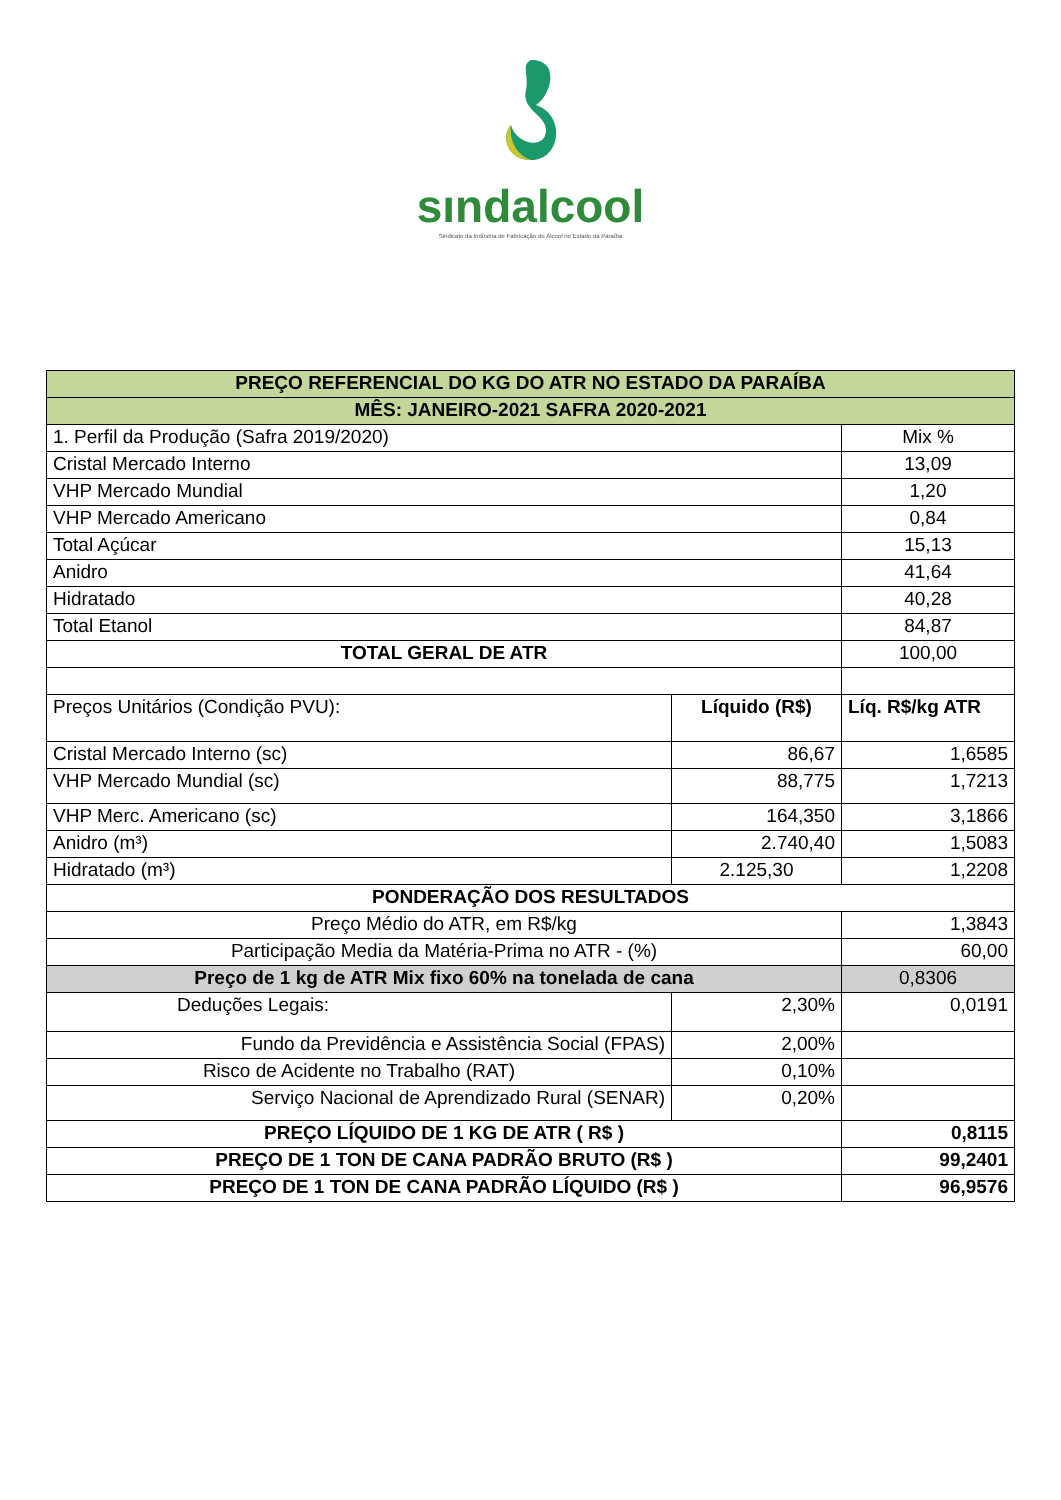sındalcool
Sindicato da Indústria de Fabricação do Álcool no Estado da Paraíba
| PREÇO REFERENCIAL DO KG DO ATR NO ESTADO DA PARAÍBA | | |
| MÊS: JANEIRO-2021 SAFRA 2020-2021 | | |
| 1. Perfil da Produção (Safra 2019/2020) | | Mix % |
| Cristal Mercado Interno | | 13,09 |
| VHP Mercado Mundial | | 1,20 |
| VHP Mercado Americano | | 0,84 |
| Total Açúcar | | 15,13 |
| Anidro | | 41,64 |
| Hidratado | | 40,28 |
| Total Etanol | | 84,87 |
| TOTAL GERAL DE ATR | | 100,00 |
| Preços Unitários (Condição PVU): | Líquido (R$) | Líq. R$/kg ATR |
| Cristal Mercado Interno (sc) | 86,67 | 1,6585 |
| VHP Mercado Mundial (sc) | 88,775 | 1,7213 |
| VHP Merc. Americano (sc) | 164,350 | 3,1866 |
| Anidro (m³) | 2.740,40 | 1,5083 |
| Hidratado (m³) | 2.125,30 | 1,2208 |
| PONDERAÇÃO DOS RESULTADOS | | |
| Preço Médio do ATR, em R$/kg | | 1,3843 |
| Participação Media da Matéria-Prima no ATR - (%) | | 60,00 |
| Preço de 1 kg de ATR Mix fixo 60% na tonelada de cana | | 0,8306 |
| Deduções Legais: | 2,30% | 0,0191 |
| Fundo da Previdência e Assistência Social (FPAS) | 2,00% | |
| Risco de Acidente no Trabalho (RAT) | 0,10% | |
| Serviço Nacional de Aprendizado Rural (SENAR) | 0,20% | |
| PREÇO LÍQUIDO DE 1 KG DE ATR ( R$ ) | | 0,8115 |
| PREÇO DE 1 TON DE CANA PADRÃO BRUTO (R$ ) | | 99,2401 |
| PREÇO DE 1 TON DE CANA PADRÃO LÍQUIDO (R$ ) | | 96,9576 |